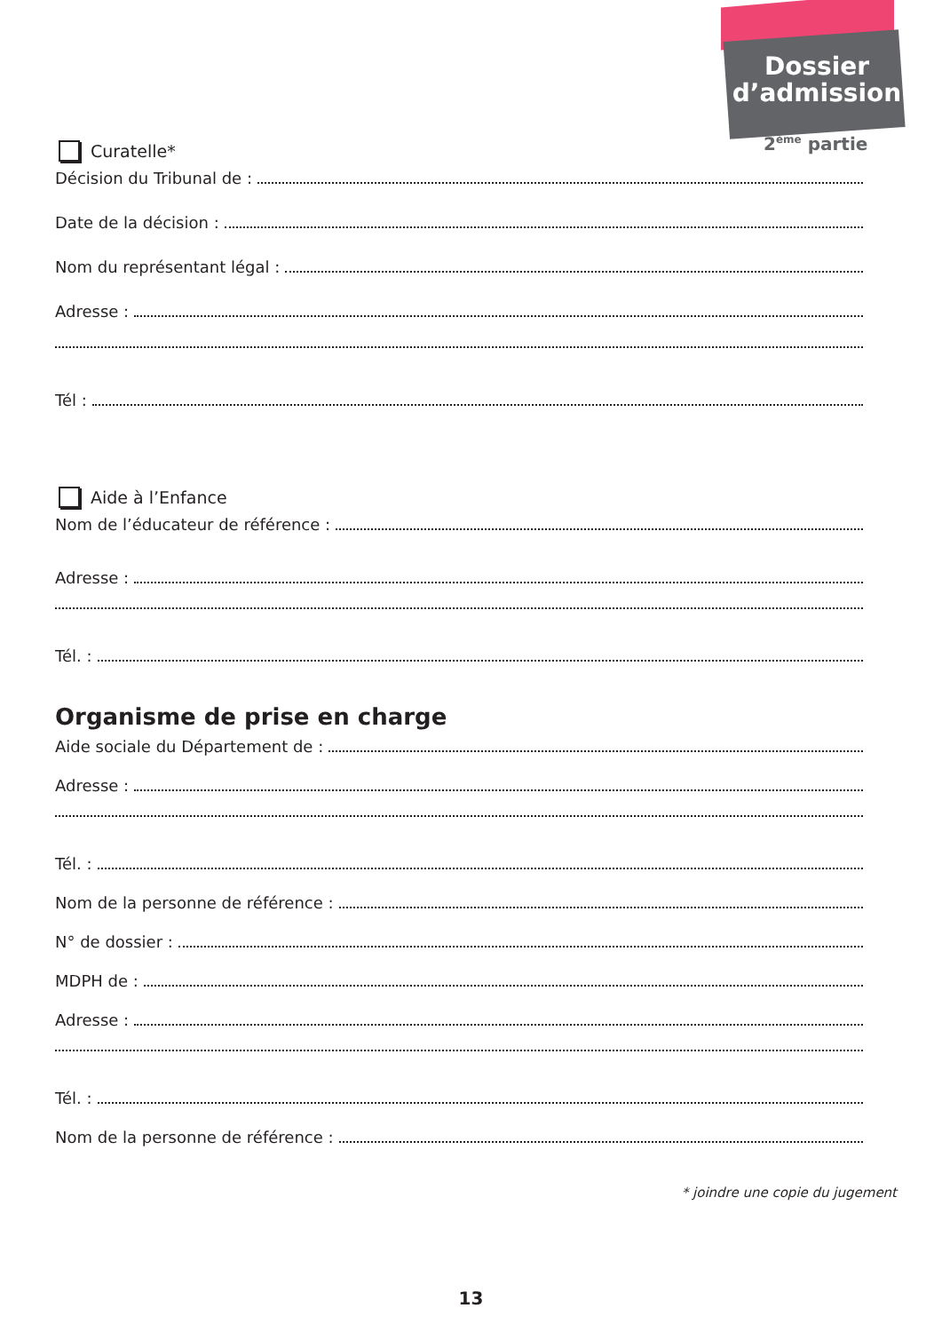Dossier d’admission
2<sup>ème</sup> partie
Curatelle*
Décision du Tribunal de :
Date de la décision :
Nom du représentant légal :
Adresse :
Tél :
Aide à l’Enfance
Nom de l’éducateur de référence :
Adresse :
Tél. :
Organisme de prise en charge
Aide sociale du Département de :
Adresse :
Tél. :
Nom de la personne de référence :
N° de dossier :
MDPH de :
Adresse :
Tél. :
Nom de la personne de référence :
* joindre une copie du jugement
13